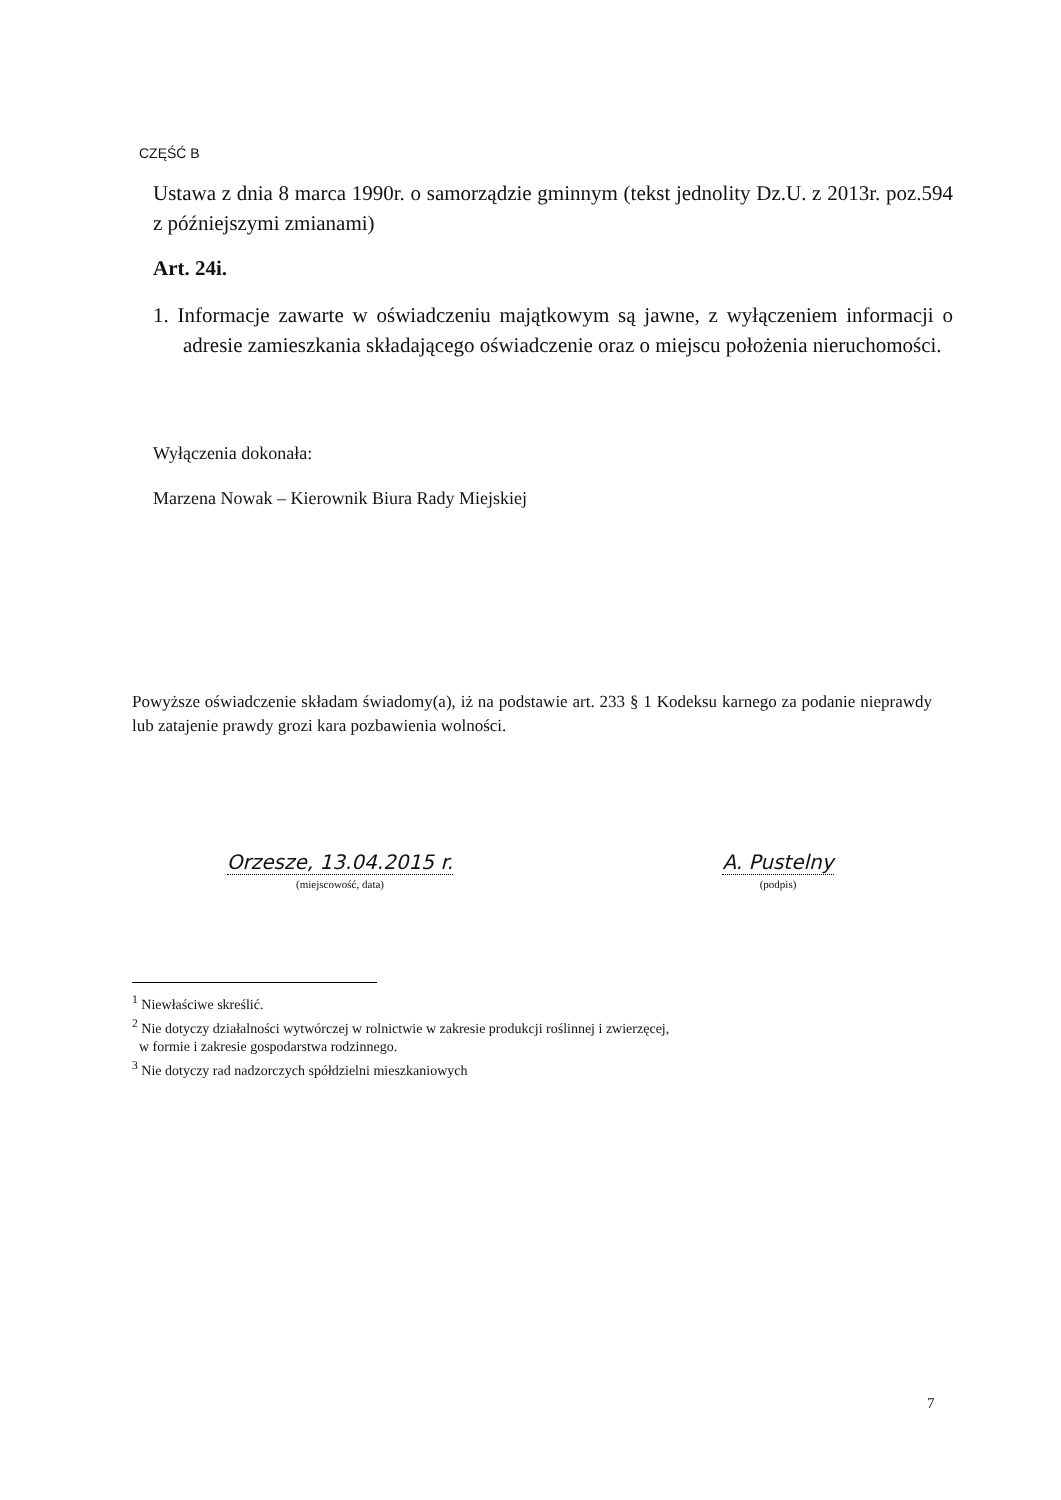CZĘŚĆ B
Ustawa z dnia 8 marca 1990r. o samorządzie gminnym (tekst jednolity Dz.U. z 2013r. poz.594 z późniejszymi zmianami)
Art. 24i.
1. Informacje zawarte w oświadczeniu majątkowym są jawne, z wyłączeniem informacji o adresie zamieszkania składającego oświadczenie oraz o miejscu położenia nieruchomości.
Wyłączenia dokonała:
Marzena Nowak – Kierownik Biura Rady Miejskiej
Powyższe oświadczenie składam świadomy(a), iż na podstawie art. 233 § 1 Kodeksu karnego za podanie nieprawdy lub zatajenie prawdy grozi kara pozbawienia wolności.
Orzesze, 13.04.2015 r.
(miejscowość, data)
A. Pustelny
(podpis)
<sup>1</sup> Niewłaściwe skreślić.
<sup>2</sup> Nie dotyczy działalności wytwórczej w rolnictwie w zakresie produkcji roślinnej i zwierzęcej,
w formie i zakresie gospodarstwa rodzinnego.
<sup>3</sup> Nie dotyczy rad nadzorczych spółdzielni mieszkaniowych
7